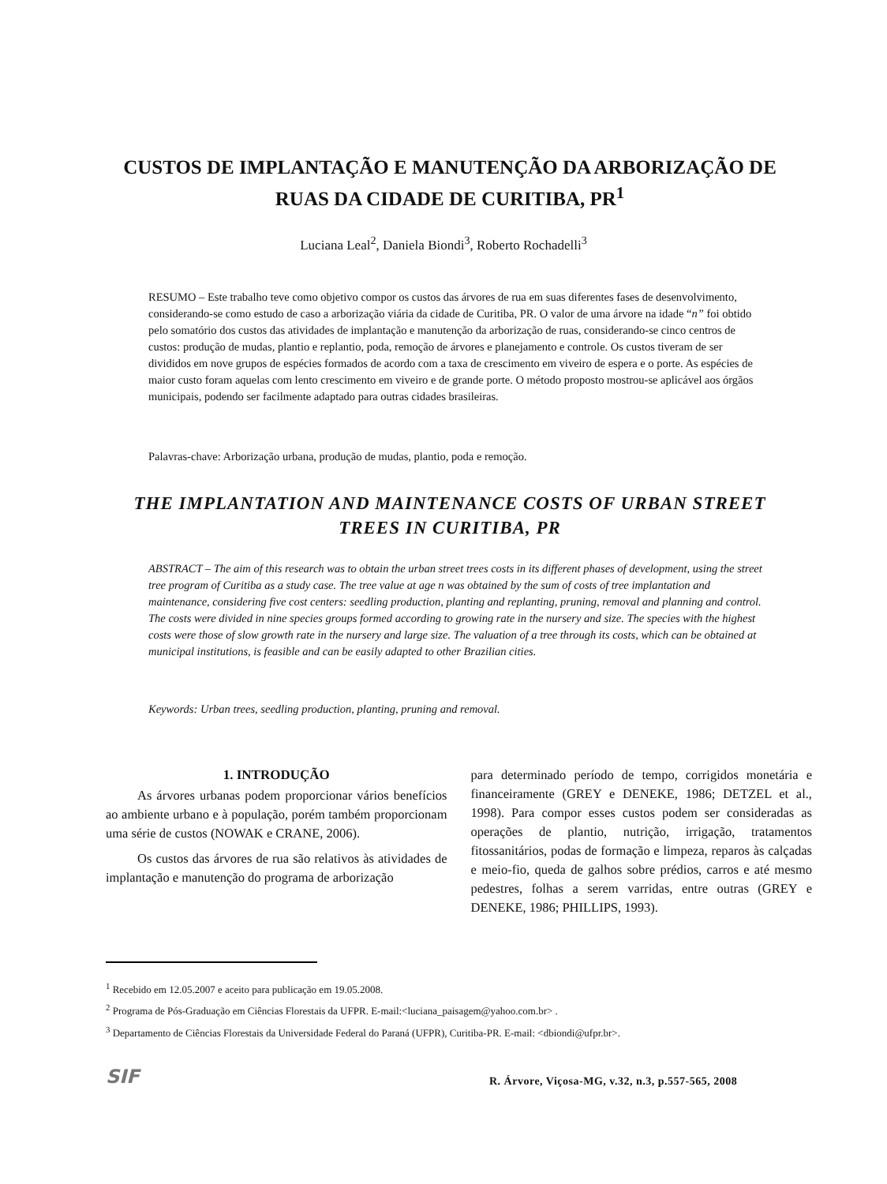CUSTOS DE IMPLANTAÇÃO E MANUTENÇÃO DA ARBORIZAÇÃO DE RUAS DA CIDADE DE CURITIBA, PR<sup>1</sup>
Luciana Leal<sup>2</sup>, Daniela Biondi<sup>3</sup>, Roberto Rochadelli<sup>3</sup>
RESUMO – Este trabalho teve como objetivo compor os custos das árvores de rua em suas diferentes fases de desenvolvimento, considerando-se como estudo de caso a arborização viária da cidade de Curitiba, PR. O valor de uma árvore na idade “n” foi obtido pelo somatório dos custos das atividades de implantação e manutenção da arborização de ruas, considerando-se cinco centros de custos: produção de mudas, plantio e replantio, poda, remoção de árvores e planejamento e controle. Os custos tiveram de ser divididos em nove grupos de espécies formados de acordo com a taxa de crescimento em viveiro de espera e o porte. As espécies de maior custo foram aquelas com lento crescimento em viveiro e de grande porte. O método proposto mostrou-se aplicável aos órgãos municipais, podendo ser facilmente adaptado para outras cidades brasileiras.
Palavras-chave: Arborização urbana, produção de mudas, plantio, poda e remoção.
THE IMPLANTATION AND MAINTENANCE COSTS OF URBAN STREET TREES IN CURITIBA, PR
ABSTRACT – The aim of this research was to obtain the urban street trees costs in its different phases of development, using the street tree program of Curitiba as a study case. The tree value at age n was obtained by the sum of costs of tree implantation and maintenance, considering five cost centers: seedling production, planting and replanting, pruning, removal and planning and control. The costs were divided in nine species groups formed according to growing rate in the nursery and size. The species with the highest costs were those of slow growth rate in the nursery and large size. The valuation of a tree through its costs, which can be obtained at municipal institutions, is feasible and can be easily adapted to other Brazilian cities.
Keywords: Urban trees, seedling production, planting, pruning and removal.
1. INTRODUÇÃO
As árvores urbanas podem proporcionar vários benefícios ao ambiente urbano e à população, porém também proporcionam uma série de custos (NOWAK e CRANE, 2006).
Os custos das árvores de rua são relativos às atividades de implantação e manutenção do programa de arborização
para determinado período de tempo, corrigidos monetária e financeiramente (GREY e DENEKE, 1986; DETZEL et al., 1998). Para compor esses custos podem ser consideradas as operações de plantio, nutrição, irrigação, tratamentos fitossanitários, podas de formação e limpeza, reparos às calçadas e meio-fio, queda de galhos sobre prédios, carros e até mesmo pedestres, folhas a serem varridas, entre outras (GREY e DENEKE, 1986; PHILLIPS, 1993).
<sup>1</sup> Recebido em 12.05.2007 e aceito para publicação em 19.05.2008.
<sup>2</sup> Programa de Pós-Graduação em Ciências Florestais da UFPR. E-mail:<luciana_paisagem@yahoo.com.br> .
<sup>3</sup> Departamento de Ciências Florestais da Universidade Federal do Paraná (UFPR), Curitiba-PR. E-mail: <dbiondi@ufpr.br>.
SIF
R. Árvore, Viçosa-MG, v.32, n.3, p.557-565, 2008